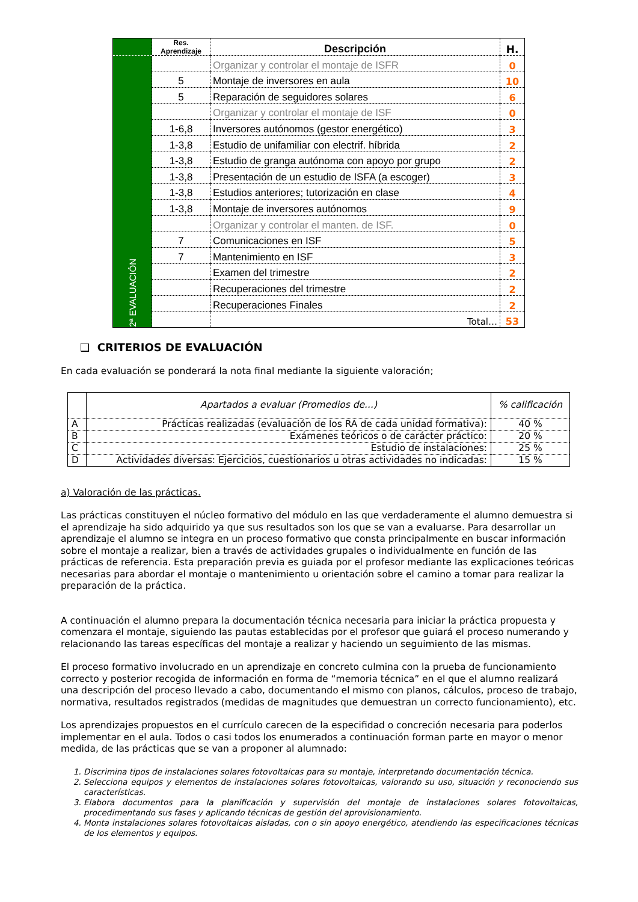| | Res. Aprendizaje | Descripción | H. |
| --- | --- | --- | --- |
| 2ª EVALUACIÓN | | Organizar y controlar el montaje de ISFR | 0 |
| | 5 | Montaje de inversores en aula | 10 |
| | 5 | Reparación de seguidores solares | 6 |
| | | Organizar y controlar el montaje de ISF | 0 |
| | 1-6,8 | Inversores autónomos (gestor energético) | 3 |
| | 1-3,8 | Estudio de unifamiliar con electrif. híbrida | 2 |
| | 1-3,8 | Estudio de granga autónoma con apoyo por grupo | 2 |
| | 1-3,8 | Presentación de un estudio de ISFA (a escoger) | 3 |
| | 1-3,8 | Estudios anteriores; tutorización en clase | 4 |
| | 1-3,8 | Montaje de inversores autónomos | 9 |
| | | Organizar y controlar el manten. de ISF. | 0 |
| | 7 | Comunicaciones en ISF | 5 |
| | 7 | Mantenimiento en ISF | 3 |
| | | Examen del trimestre | 2 |
| | | Recuperaciones del trimestre | 2 |
| | | Recuperaciones Finales | 2 |
| | | Total… | 53 |
❑ CRITERIOS DE EVALUACIÓN
En cada evaluación se ponderará la nota final mediante la siguiente valoración;
| | Apartados a evaluar (Promedios de...) | % calificación |
| A | Prácticas realizadas (evaluación de los RA de cada unidad formativa): | 40 % |
| B | Exámenes teóricos o de carácter práctico: | 20 % |
| C | Estudio de instalaciones: | 25 % |
| D | Actividades diversas: Ejercicios, cuestionarios u otras actividades no indicadas: | 15 % |
a) Valoración de las prácticas.
Las prácticas constituyen el núcleo formativo del módulo en las que verdaderamente el alumno demuestra si el aprendizaje ha sido adquirido ya que sus resultados son los que se van a evaluarse. Para desarrollar un aprendizaje el alumno se integra en un proceso formativo que consta principalmente en buscar información sobre el montaje a realizar, bien a través de actividades grupales o individualmente en función de las prácticas de referencia. Esta preparación previa es guiada por el profesor mediante las explicaciones teóricas necesarias para abordar el montaje o mantenimiento u orientación sobre el camino a tomar para realizar la preparación de la práctica.
A continuación el alumno prepara la documentación técnica necesaria para iniciar la práctica propuesta y comenzara el montaje, siguiendo las pautas establecidas por el profesor que guiará el proceso numerando y relacionando las tareas específicas del montaje a realizar y haciendo un seguimiento de las mismas.
El proceso formativo involucrado en un aprendizaje en concreto culmina con la prueba de funcionamiento correcto y posterior recogida de información en forma de “memoria técnica” en el que el alumno realizará una descripción del proceso llevado a cabo, documentando el mismo con planos, cálculos, proceso de trabajo, normativa, resultados registrados (medidas de magnitudes que demuestran un correcto funcionamiento), etc.
Los aprendizajes propuestos en el currículo carecen de la especifidad o concreción necesaria para poderlos implementar en el aula. Todos o casi todos los enumerados a continuación forman parte en mayor o menor medida, de las prácticas que se van a proponer al alumnado:
1. Discrimina tipos de instalaciones solares fotovoltaicas para su montaje, interpretando documentación técnica.
2. Selecciona equipos y elementos de instalaciones solares fotovoltaicas, valorando su uso, situación y reconociendo sus características.
3. Elabora documentos para la planificación y supervisión del montaje de instalaciones solares fotovoltaicas, procedimentando sus fases y aplicando técnicas de gestión del aprovisionamiento.
4. Monta instalaciones solares fotovoltaicas aisladas, con o sin apoyo energético, atendiendo las especificaciones técnicas de los elementos y equipos.